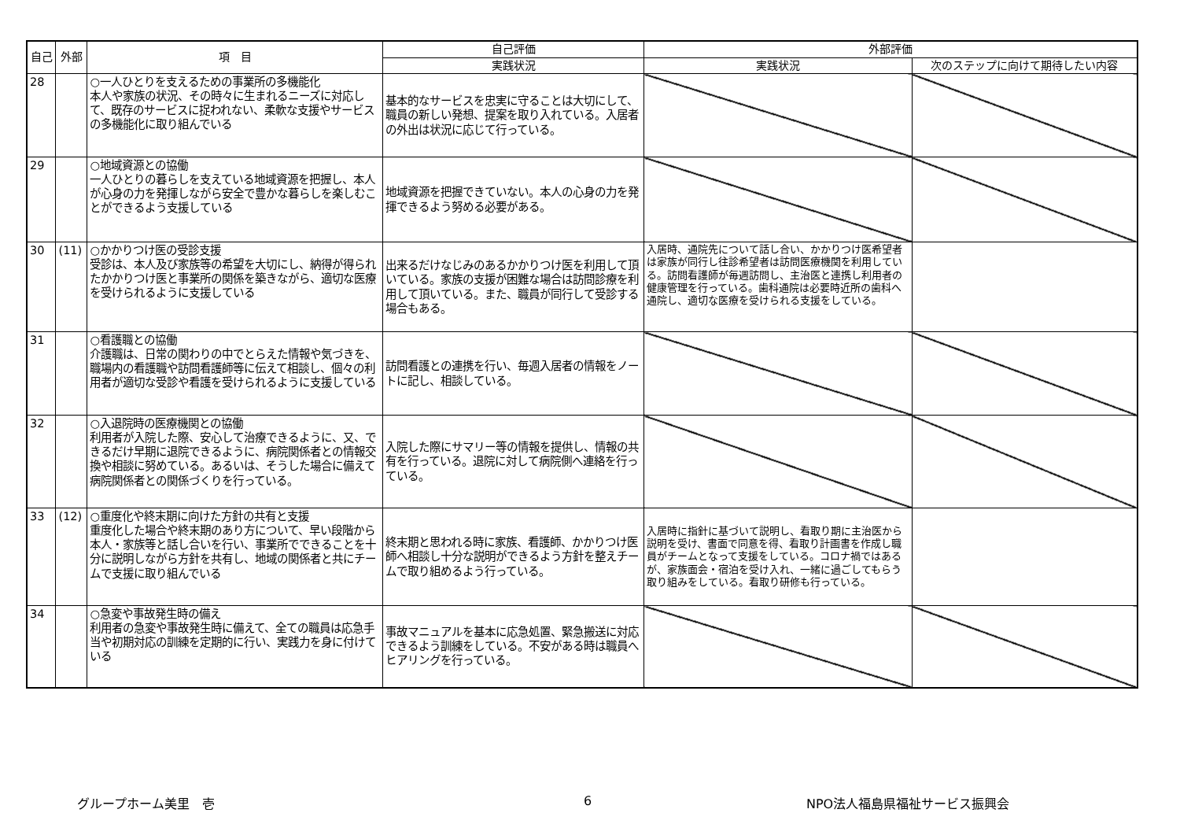| 自己 | 外部 | 項 目 | 自己評価 | 外部評価 | |
| --- | --- | --- | --- | --- | --- |
| | | | 実践状況 | 実践状況 | 次のステップに向けて期待したい内容 |
| 28 | | ○一人ひとりを支えるための事業所の多機能化 本人や家族の状況、その時々に生まれるニーズに対応して、既存のサービスに捉われない、柔軟な支援やサービスの多機能化に取り組んでいる | 基本的なサービスを忠実に守ることは大切にして、職員の新しい発想、提案を取り入れている。入居者の外出は状況に応じて行っている。 | | |
| 29 | | ○地域資源との協働 一人ひとりの暮らしを支えている地域資源を把握し、本人が心身の力を発揮しながら安全で豊かな暮らしを楽しむことができるよう支援している | 地域資源を把握できていない。本人の心身の力を発揮できるよう努める必要がある。 | | |
| 30 | (11) | ○かかりつけ医の受診支援 受診は、本人及び家族等の希望を大切にし、納得が得られたかかりつけ医と事業所の関係を築きながら、適切な医療を受けられるように支援している | 出来るだけなじみのあるかかりつけ医を利用して頂いている。家族の支援が困難な場合は訪問診療を利用して頂いている。また、職員が同行して受診する場合もある。 | 入居時、通院先について話し合い、かかりつけ医希望者は家族が同行し往診希望者は訪問医療機関を利用している。訪問看護師が毎週訪問し、主治医と連携し利用者の健康管理を行っている。歯科通院は必要時近所の歯科へ通院し、適切な医療を受けられる支援をしている。 | |
| 31 | | ○看護職との協働 介護職は、日常の関わりの中でとらえた情報や気づきを、職場内の看護職や訪問看護師等に伝えて相談し、個々の利用者が適切な受診や看護を受けられるように支援している | 訪問看護との連携を行い、毎週入居者の情報をノートに記し、相談している。 | | |
| 32 | | ○入退院時の医療機関との協働 利用者が入院した際、安心して治療できるように、又、できるだけ早期に退院できるように、病院関係者との情報交換や相談に努めている。あるいは、そうした場合に備えて病院関係者との関係づくりを行っている。 | 入院した際にサマリー等の情報を提供し、情報の共有を行っている。退院に対して病院側へ連絡を行っている。 | | |
| 33 | (12) | ○重度化や終末期に向けた方針の共有と支援 重度化した場合や終末期のあり方について、早い段階から本人・家族等と話し合いを行い、事業所でできることを十分に説明しながら方針を共有し、地域の関係者と共にチームで支援に取り組んでいる | 終末期と思われる時に家族、看護師、かかりつけ医師へ相談し十分な説明ができるよう方針を整えチームで取り組めるよう行っている。 | 入居時に指針に基づいて説明し、看取り期に主治医から説明を受け、書面で同意を得、看取り計画書を作成し職員がチームとなって支援をしている。コロナ禍ではあるが、家族面会・宿泊を受け入れ、一緒に過ごしてもらう取り組みをしている。看取り研修も行っている。 | |
| 34 | | ○急変や事故発生時の備え 利用者の急変や事故発生時に備えて、全ての職員は応急手当や初期対応の訓練を定期的に行い、実践力を身に付けている | 事故マニュアルを基本に応急処置、緊急搬送に対応できるよう訓練をしている。不安がある時は職員へヒアリングを行っている。 | | |
グループホーム美里　壱 6 NPO法人福島県福祉サービス振興会